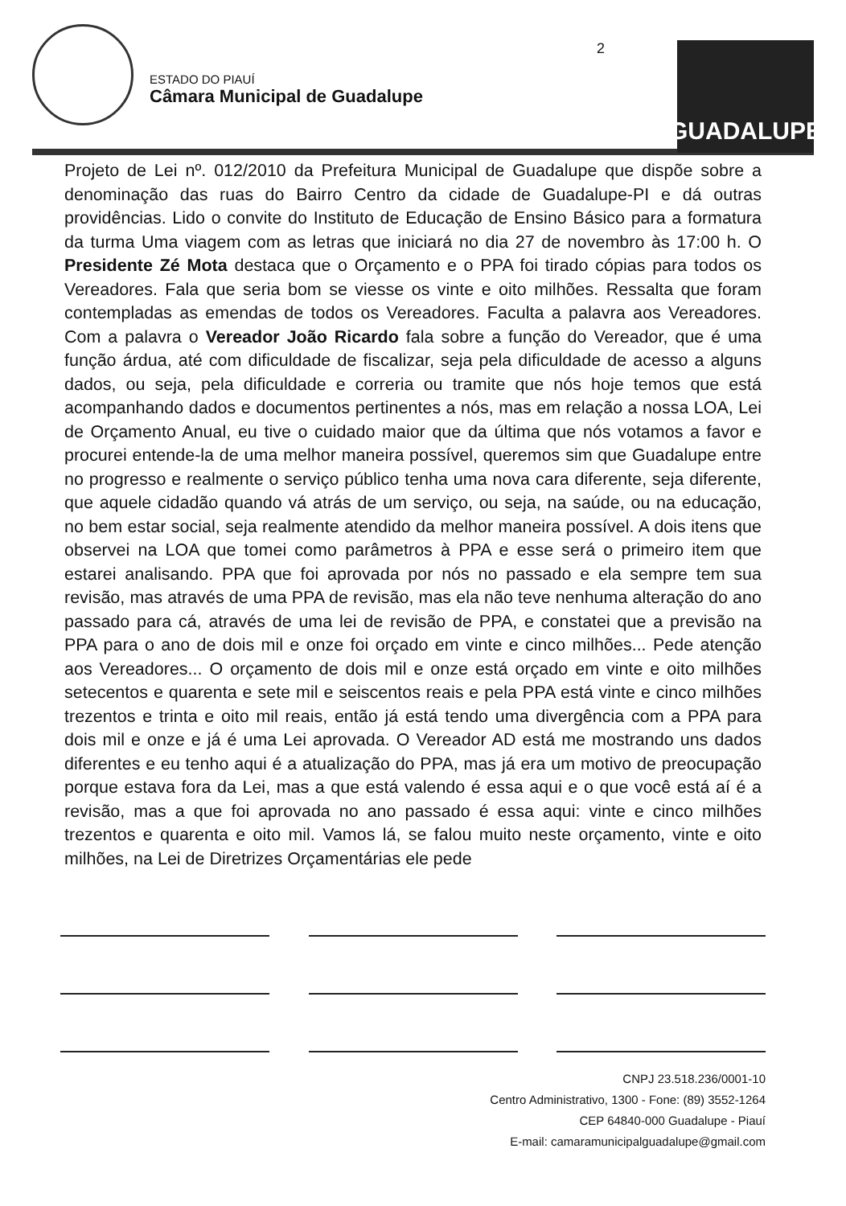ESTADO DO PIAUÍ
Câmara Municipal de Guadalupe
2
GUADALUPE
Projeto de Lei nº. 012/2010 da Prefeitura Municipal de Guadalupe que dispõe sobre a denominação das ruas do Bairro Centro da cidade de Guadalupe-PI e dá outras providências. Lido o convite do Instituto de Educação de Ensino Básico para a formatura da turma Uma viagem com as letras que iniciará no dia 27 de novembro às 17:00 h. O Presidente Zé Mota destaca que o Orçamento e o PPA foi tirado cópias para todos os Vereadores. Fala que seria bom se viesse os vinte e oito milhões. Ressalta que foram contempladas as emendas de todos os Vereadores. Faculta a palavra aos Vereadores. Com a palavra o Vereador João Ricardo fala sobre a função do Vereador, que é uma função árdua, até com dificuldade de fiscalizar, seja pela dificuldade de acesso a alguns dados, ou seja, pela dificuldade e correria ou tramite que nós hoje temos que está acompanhando dados e documentos pertinentes a nós, mas em relação a nossa LOA, Lei de Orçamento Anual, eu tive o cuidado maior que da última que nós votamos a favor e procurei entende-la de uma melhor maneira possível, queremos sim que Guadalupe entre no progresso e realmente o serviço público tenha uma nova cara diferente, seja diferente, que aquele cidadão quando vá atrás de um serviço, ou seja, na saúde, ou na educação, no bem estar social, seja realmente atendido da melhor maneira possível. A dois itens que observei na LOA que tomei como parâmetros à PPA e esse será o primeiro item que estarei analisando. PPA que foi aprovada por nós no passado e ela sempre tem sua revisão, mas através de uma PPA de revisão, mas ela não teve nenhuma alteração do ano passado para cá, através de uma lei de revisão de PPA, e constatei que a previsão na PPA para o ano de dois mil e onze foi orçado em vinte e cinco milhões... Pede atenção aos Vereadores... O orçamento de dois mil e onze está orçado em vinte e oito milhões setecentos e quarenta e sete mil e seiscentos reais e pela PPA está vinte e cinco milhões trezentos e trinta e oito mil reais, então já está tendo uma divergência com a PPA para dois mil e onze e já é uma Lei aprovada. O Vereador AD está me mostrando uns dados diferentes e eu tenho aqui é a atualização do PPA, mas já era um motivo de preocupação porque estava fora da Lei, mas a que está valendo é essa aqui e o que você está aí é a revisão, mas a que foi aprovada no ano passado é essa aqui: vinte e cinco milhões trezentos e quarenta e oito mil. Vamos lá, se falou muito neste orçamento, vinte e oito milhões, na Lei de Diretrizes Orçamentárias ele pede
CNPJ 23.518.236/0001-10
Centro Administrativo, 1300 - Fone: (89) 3552-1264
CEP 64840-000 Guadalupe - Piauí
E-mail: camaramunicipalguadalupe@gmail.com